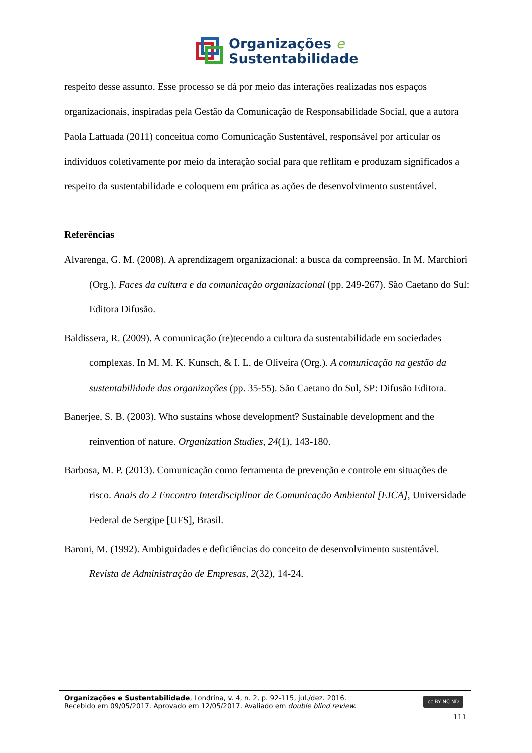Organizações e
Sustentabilidade
respeito desse assunto. Esse processo se dá por meio das interações realizadas nos espaços organizacionais, inspiradas pela Gestão da Comunicação de Responsabilidade Social, que a autora Paola Lattuada (2011) conceitua como Comunicação Sustentável, responsável por articular os indivíduos coletivamente por meio da interação social para que reflitam e produzam significados a respeito da sustentabilidade e coloquem em prática as ações de desenvolvimento sustentável.
Referências
Alvarenga, G. M. (2008). A aprendizagem organizacional: a busca da compreensão. In M. Marchiori (Org.). Faces da cultura e da comunicação organizacional (pp. 249-267). São Caetano do Sul: Editora Difusão.
Baldissera, R. (2009). A comunicação (re)tecendo a cultura da sustentabilidade em sociedades complexas. In M. M. K. Kunsch, & I. L. de Oliveira (Org.). A comunicação na gestão da sustentabilidade das organizações (pp. 35-55). São Caetano do Sul, SP: Difusão Editora.
Banerjee, S. B. (2003). Who sustains whose development? Sustainable development and the reinvention of nature. Organization Studies, 24(1), 143-180.
Barbosa, M. P. (2013). Comunicação como ferramenta de prevenção e controle em situações de risco. Anais do 2 Encontro Interdisciplinar de Comunicação Ambiental [EICA], Universidade Federal de Sergipe [UFS], Brasil.
Baroni, M. (1992). Ambiguidades e deficiências do conceito de desenvolvimento sustentável. Revista de Administração de Empresas, 2(32), 14-24.
Organizações e Sustentabilidade, Londrina, v. 4, n. 2, p. 92-115, jul./dez. 2016.
Recebido em 09/05/2017. Aprovado em 12/05/2017. Avaliado em double blind review.
cc BY NC ND
111